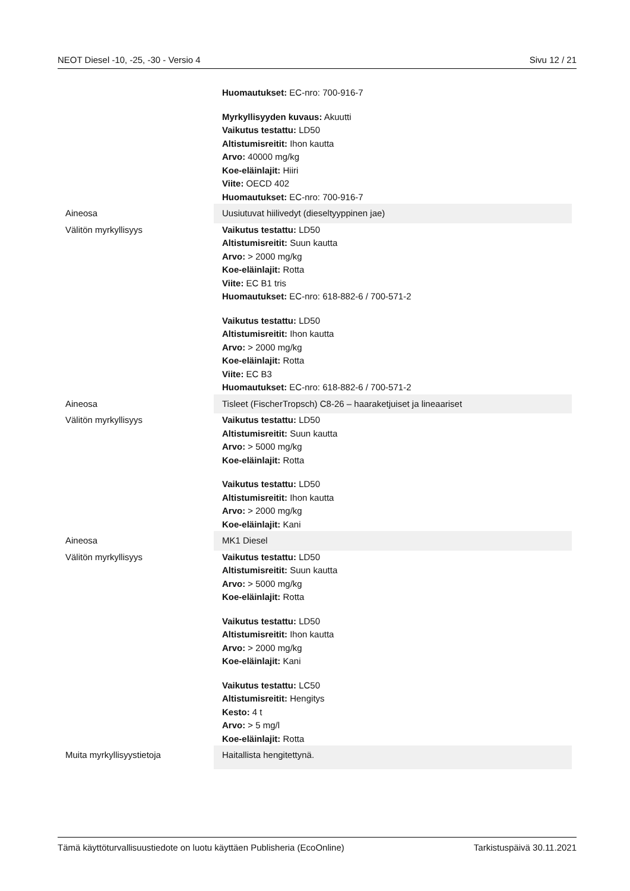NEOT Diesel -10, -25, -30 - Versio 4 Sivu 12 / 21
| | Huomautukset: EC-nro: 700-916-7 Myrkyllisyyden kuvaus: Akuutti Vaikutus testattu: LD50 Altistumisreitit: Ihon kautta Arvo: 40000 mg/kg Koe-eläinlajit: Hiiri Viite: OECD 402 Huomautukset: EC-nro: 700-916-7 |
| Aineosa | Uusiutuvat hiilivedyt (dieseltyyppinen jae) |
| Välitön myrkyllisyys | Vaikutus testattu: LD50 Altistumisreitit: Suun kautta Arvo: > 2000 mg/kg Koe-eläinlajit: Rotta Viite: EC B1 tris Huomautukset: EC-nro: 618-882-6 / 700-571-2 Vaikutus testattu: LD50 Altistumisreitit: Ihon kautta Arvo: > 2000 mg/kg Koe-eläinlajit: Rotta Viite: EC B3 Huomautukset: EC-nro: 618-882-6 / 700-571-2 |
| Aineosa | Tisleet (FischerTropsch) C8-26 – haaraketjuiset ja lineaariset |
| Välitön myrkyllisyys | Vaikutus testattu: LD50 Altistumisreitit: Suun kautta Arvo: > 5000 mg/kg Koe-eläinlajit: Rotta Vaikutus testattu: LD50 Altistumisreitit: Ihon kautta Arvo: > 2000 mg/kg Koe-eläinlajit: Kani |
| Aineosa | MK1 Diesel |
| Välitön myrkyllisyys | Vaikutus testattu: LD50 Altistumisreitit: Suun kautta Arvo: > 5000 mg/kg Koe-eläinlajit: Rotta Vaikutus testattu: LD50 Altistumisreitit: Ihon kautta Arvo: > 2000 mg/kg Koe-eläinlajit: Kani Vaikutus testattu: LC50 Altistumisreitit: Hengitys Kesto: 4 t Arvo: > 5 mg/l Koe-eläinlajit: Rotta |
| Muita myrkyllisyystietoja | Haitallista hengitettynä. |
Tämä käyttöturvallisuustiedote on luotu käyttäen Publisheria (EcoOnline) Tarkistuspäivä 30.11.2021